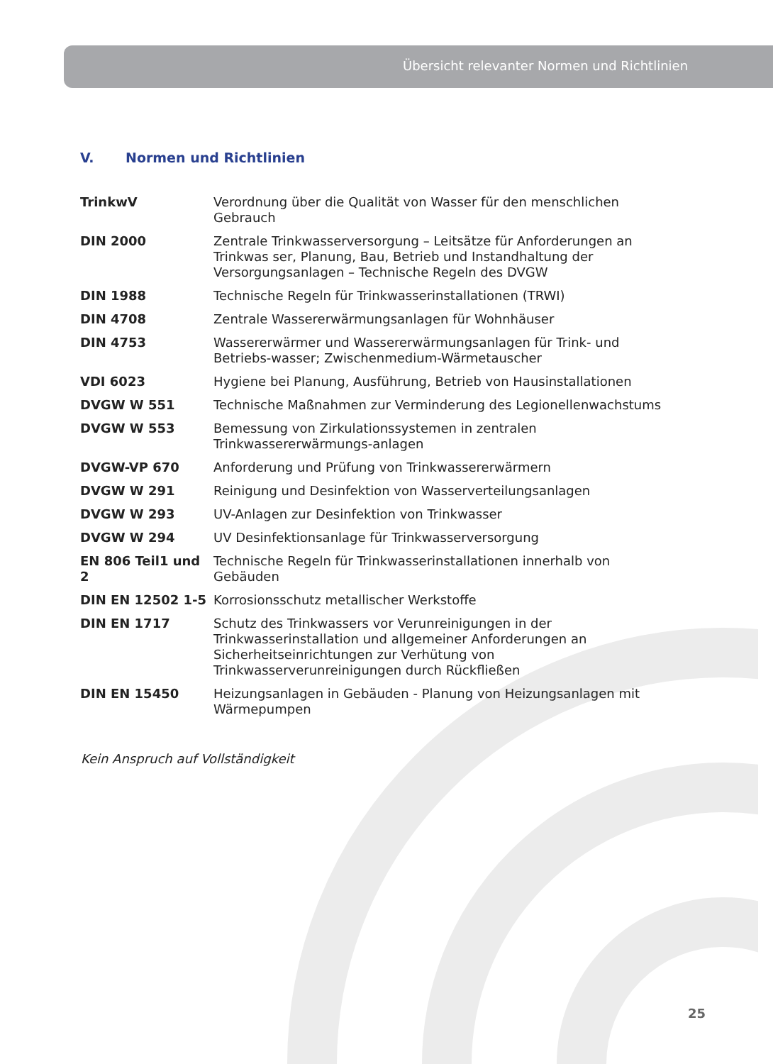Übersicht relevanter Normen und Richtlinien
V. Normen und Richtlinien
| TrinkwV | Verordnung über die Qualität von Wasser für den menschlichen Gebrauch |
| DIN 2000 | Zentrale Trinkwasserversorgung – Leitsätze für Anforderungen an Trinkwas ser, Planung, Bau, Betrieb und Instandhaltung der Versorgungsanlagen – Technische Regeln des DVGW |
| DIN 1988 | Technische Regeln für Trinkwasserinstallationen (TRWI) |
| DIN 4708 | Zentrale Wassererwärmungsanlagen für Wohnhäuser |
| DIN 4753 | Wassererwärmer und Wassererwärmungsanlagen für Trink- und Betriebs-wasser; Zwischenmedium-Wärmetauscher |
| VDI 6023 | Hygiene bei Planung, Ausführung, Betrieb von Hausinstallationen |
| DVGW W 551 | Technische Maßnahmen zur Verminderung des Legionellenwachstums |
| DVGW W 553 | Bemessung von Zirkulationssystemen in zentralen Trinkwassererwärmungs-anlagen |
| DVGW-VP 670 | Anforderung und Prüfung von Trinkwassererwärmern |
| DVGW W 291 | Reinigung und Desinfektion von Wasserverteilungsanlagen |
| DVGW W 293 | UV-Anlagen zur Desinfektion von Trinkwasser |
| DVGW W 294 | UV Desinfektionsanlage für Trinkwasserversorgung |
| EN 806 Teil1 und 2 | Technische Regeln für Trinkwasserinstallationen innerhalb von Gebäuden |
| DIN EN 12502 1-5 | Korrosionsschutz metallischer Werkstoffe |
| DIN EN 1717 | Schutz des Trinkwassers vor Verunreinigungen in der Trinkwasserinstallation und allgemeiner Anforderungen an Sicherheitseinrichtungen zur Verhütung von Trinkwasserverunreinigungen durch Rückfließen |
| DIN EN 15450 | Heizungsanlagen in Gebäuden - Planung von Heizungsanlagen mit Wärmepumpen |
Kein Anspruch auf Vollständigkeit
25